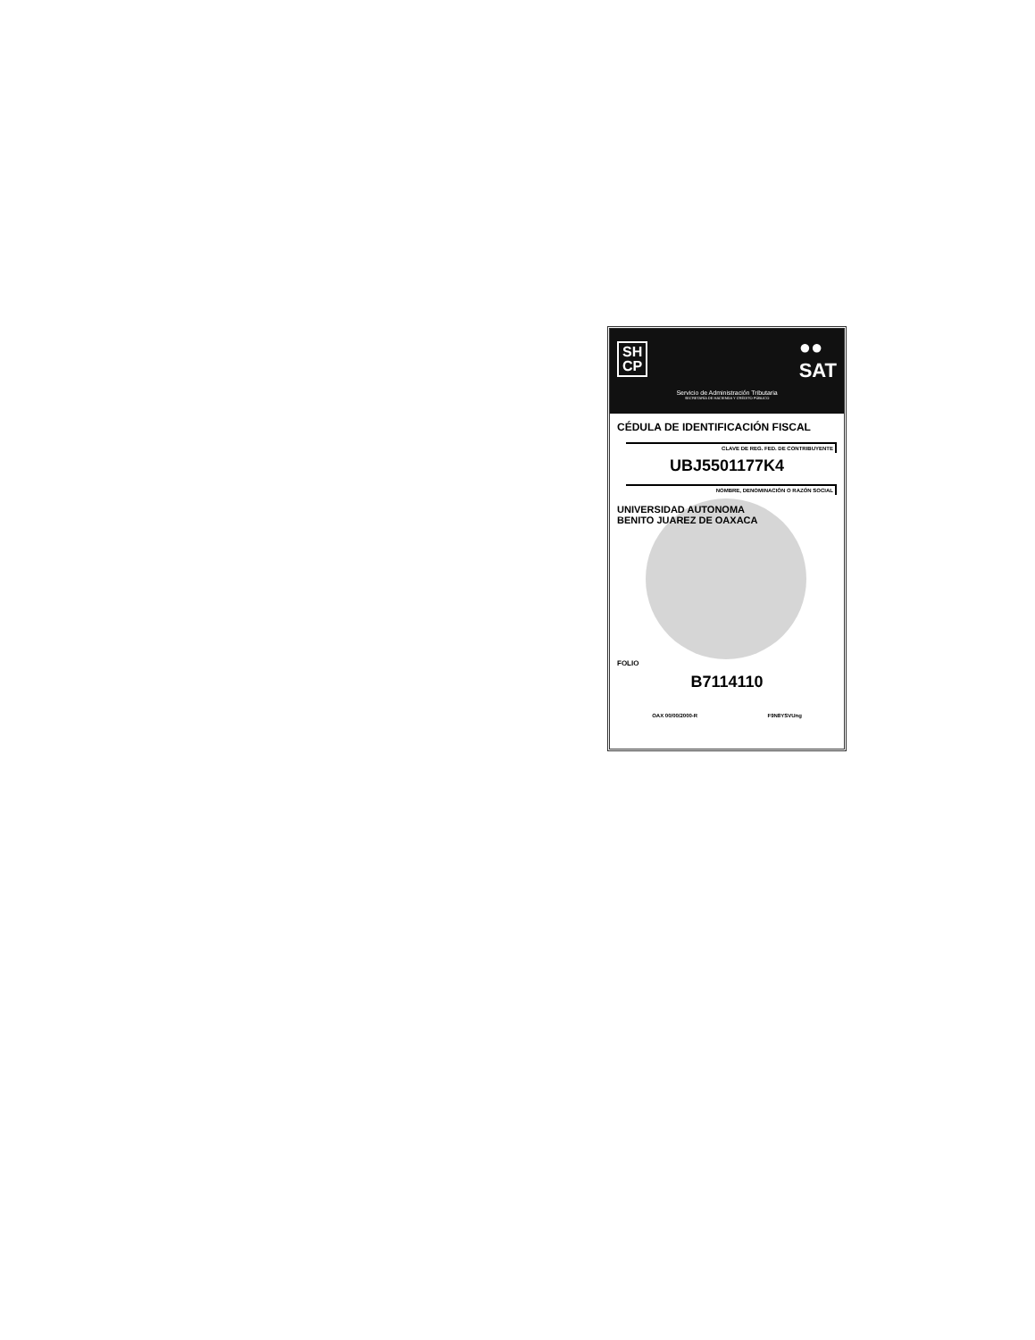SH
CP
●●
SAT
Servicio de Administración Tributaria
SECRETARÍA DE HACIENDA Y CRÉDITO PÚBLICO
CÉDULA DE IDENTIFICACIÓN FISCAL
CLAVE DE REG. FED. DE CONTRIBUYENTE
UBJ5501177K4
NOMBRE, DENOMINACIÓN O RAZÓN SOCIAL
UNIVERSIDAD AUTONOMA
BENITO JUAREZ DE OAXACA
FOLIO
B7114110
OAX 00/00/2000-R F9N8YSVUng